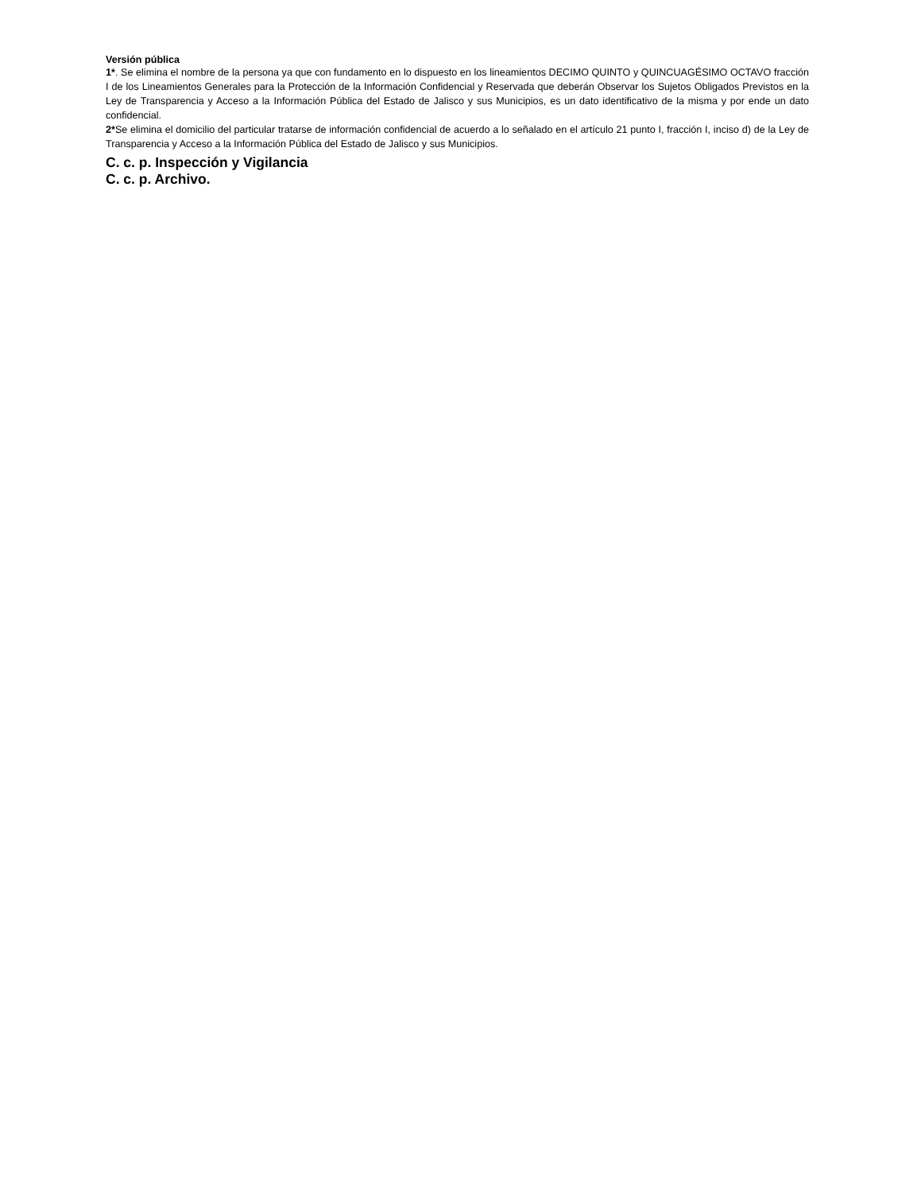Versión pública
1*. Se elimina el nombre de la persona ya que con fundamento en lo dispuesto en los lineamientos DECIMO QUINTO y QUINCUAGÉSIMO OCTAVO fracción I de los Lineamientos Generales para la Protección de la Información Confidencial y Reservada que deberán Observar los Sujetos Obligados Previstos en la Ley de Transparencia y Acceso a la Información Pública del Estado de Jalisco y sus Municipios, es un dato identificativo de la misma y por ende un dato confidencial.
2*Se elimina el domicilio del particular tratarse de información confidencial de acuerdo a lo señalado en el artículo 21 punto I, fracción I, inciso d) de la Ley de Transparencia y Acceso a la Información Pública del Estado de Jalisco y sus Municipios.
C. c. p. Inspección y Vigilancia
C. c. p. Archivo.